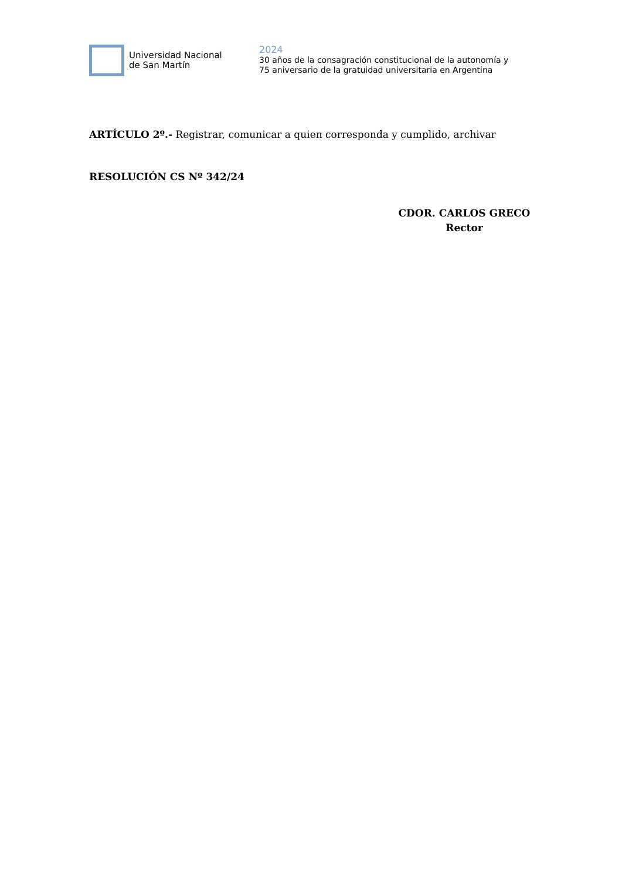Universidad Nacional
de San Martín
2024
30 años de la consagración constitucional de la autonomía y
75 aniversario de la gratuidad universitaria en Argentina
ARTÍCULO 2º.- Registrar, comunicar a quien corresponda y cumplido, archivar
RESOLUCIÓN CS Nº 342/24
CDOR. CARLOS GRECO
Rector